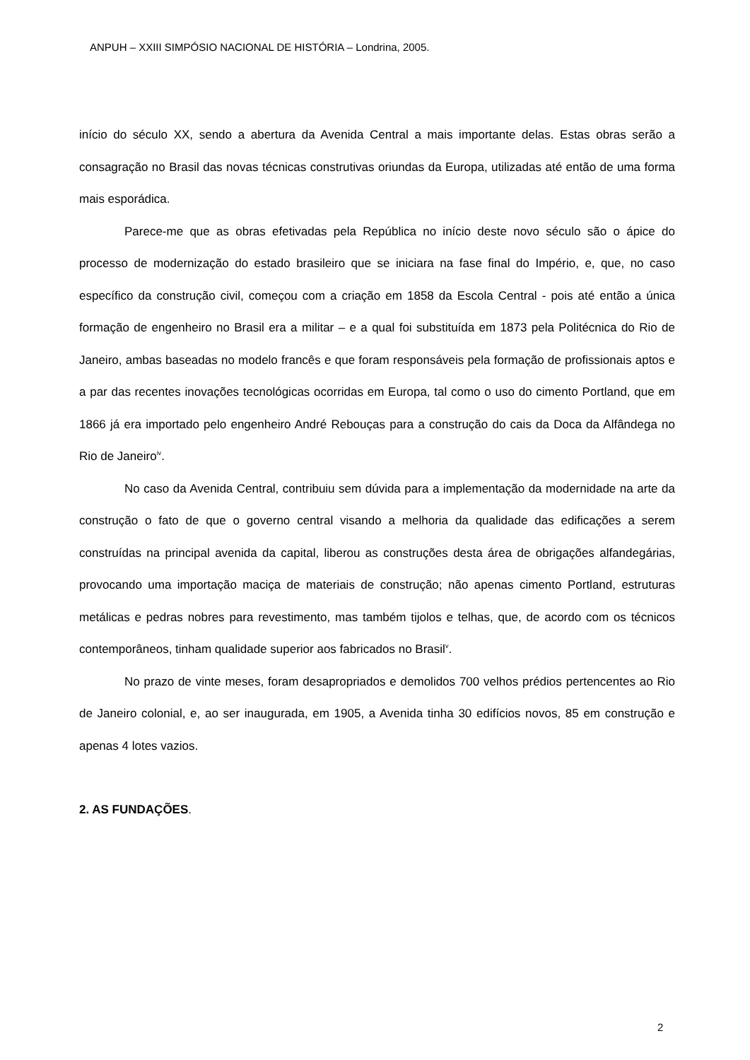ANPUH – XXIII SIMPÓSIO NACIONAL DE HISTÓRIA – Londrina, 2005.
início do século XX, sendo a abertura da Avenida Central a mais importante delas. Estas obras serão a consagração no Brasil das novas técnicas construtivas oriundas da Europa, utilizadas até então de uma forma mais esporádica.
Parece-me que as obras efetivadas pela República no início deste novo século são o ápice do processo de modernização do estado brasileiro que se iniciara na fase final do Império, e, que, no caso específico da construção civil, começou com a criação em 1858 da Escola Central - pois até então a única formação de engenheiro no Brasil era a militar – e a qual foi substituída em 1873 pela Politécnica do Rio de Janeiro, ambas baseadas no modelo francês e que foram responsáveis pela formação de profissionais aptos e a par das recentes inovações tecnológicas ocorridas em Europa, tal como o uso do cimento Portland, que em 1866 já era importado pelo engenheiro André Rebouças para a construção do cais da Doca da Alfândega no Rio de Janeiro<sup>iv</sup>.
No caso da Avenida Central, contribuiu sem dúvida para a implementação da modernidade na arte da construção o fato de que o governo central visando a melhoria da qualidade das edificações a serem construídas na principal avenida da capital, liberou as construções desta área de obrigações alfandegárias, provocando uma importação maciça de materiais de construção; não apenas cimento Portland, estruturas metálicas e pedras nobres para revestimento, mas também tijolos e telhas, que, de acordo com os técnicos contemporâneos, tinham qualidade superior aos fabricados no Brasil<sup>v</sup>.
No prazo de vinte meses, foram desapropriados e demolidos 700 velhos prédios pertencentes ao Rio de Janeiro colonial, e, ao ser inaugurada, em 1905, a Avenida tinha 30 edifícios novos, 85 em construção e apenas 4 lotes vazios.
2. AS FUNDAÇÕES.
2